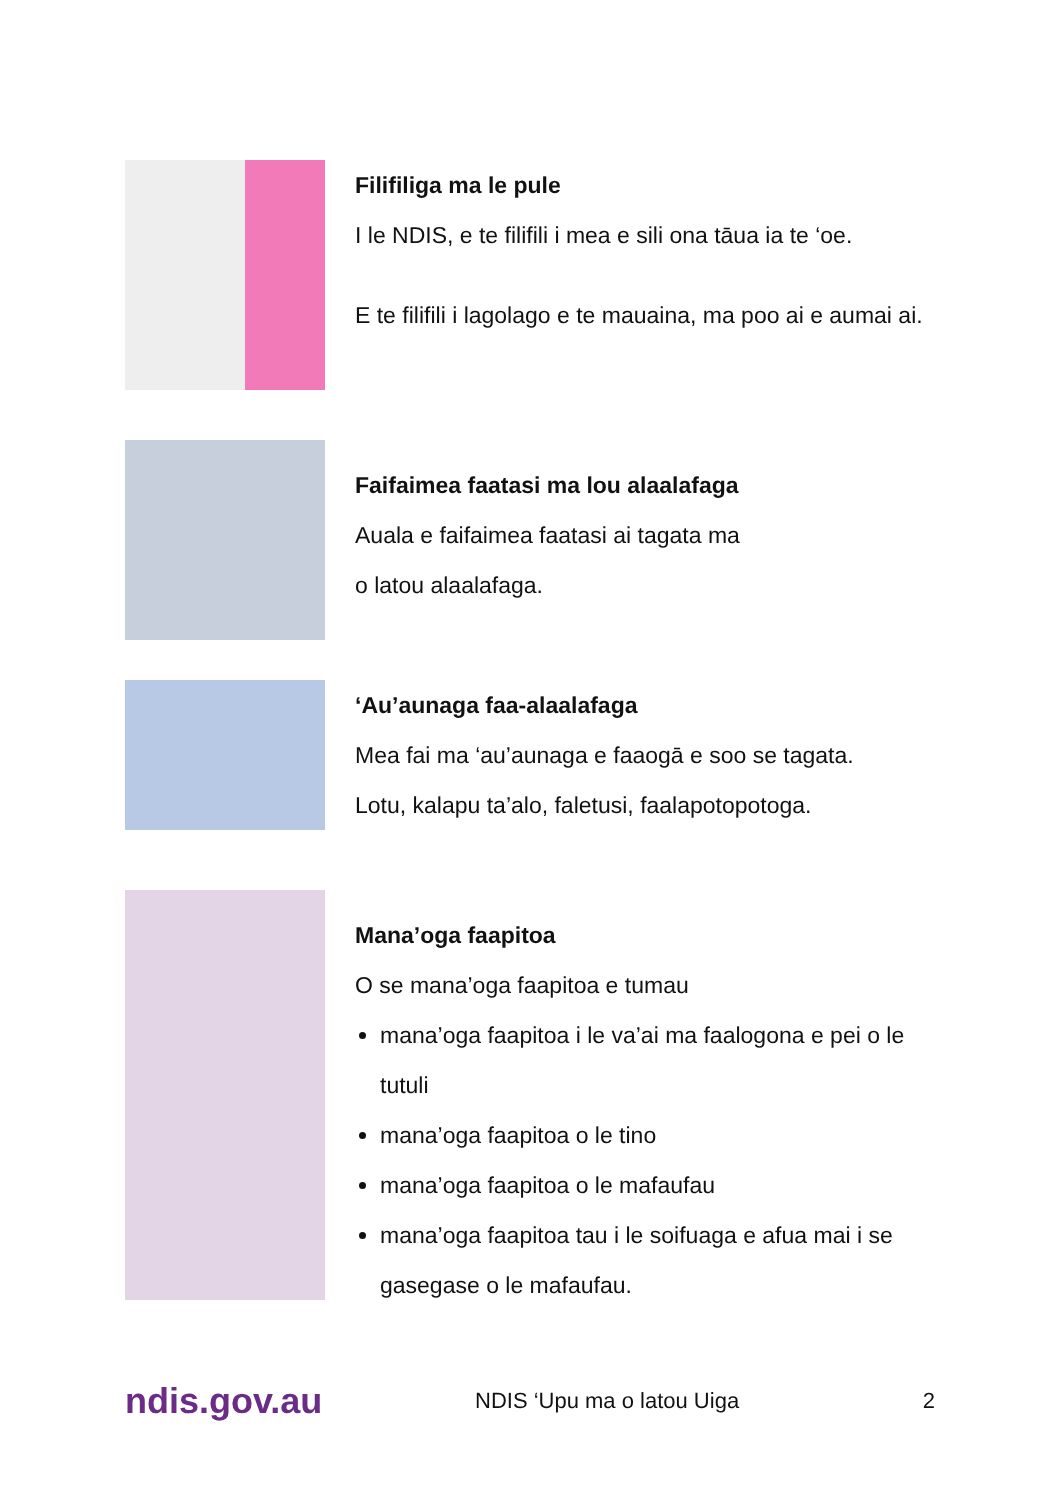Filifiliga ma le pule
I le NDIS, e te filifili i mea e sili ona tāua ia te ‘oe.
E te filifili i lagolago e te mauaina, ma poo ai e aumai ai.
Faifaimea faatasi ma lou alaalafaga
Auala e faifaimea faatasi ai tagata ma
o latou alaalafaga.
‘Au’aunaga faa-alaalafaga
Mea fai ma ‘au’aunaga e faaogā e soo se tagata.
Lotu, kalapu ta’alo, faletusi, faalapotopotoga.
Mana’oga faapitoa
O se mana’oga faapitoa e tumau
mana’oga faapitoa i le va’ai ma faalogona e pei o le tutuli
mana’oga faapitoa o le tino
mana’oga faapitoa o le mafaufau
mana’oga faapitoa tau i le soifuaga e afua mai i se gasegase o le mafaufau.
ndis.gov.au
NDIS ‘Upu ma o latou Uiga 2